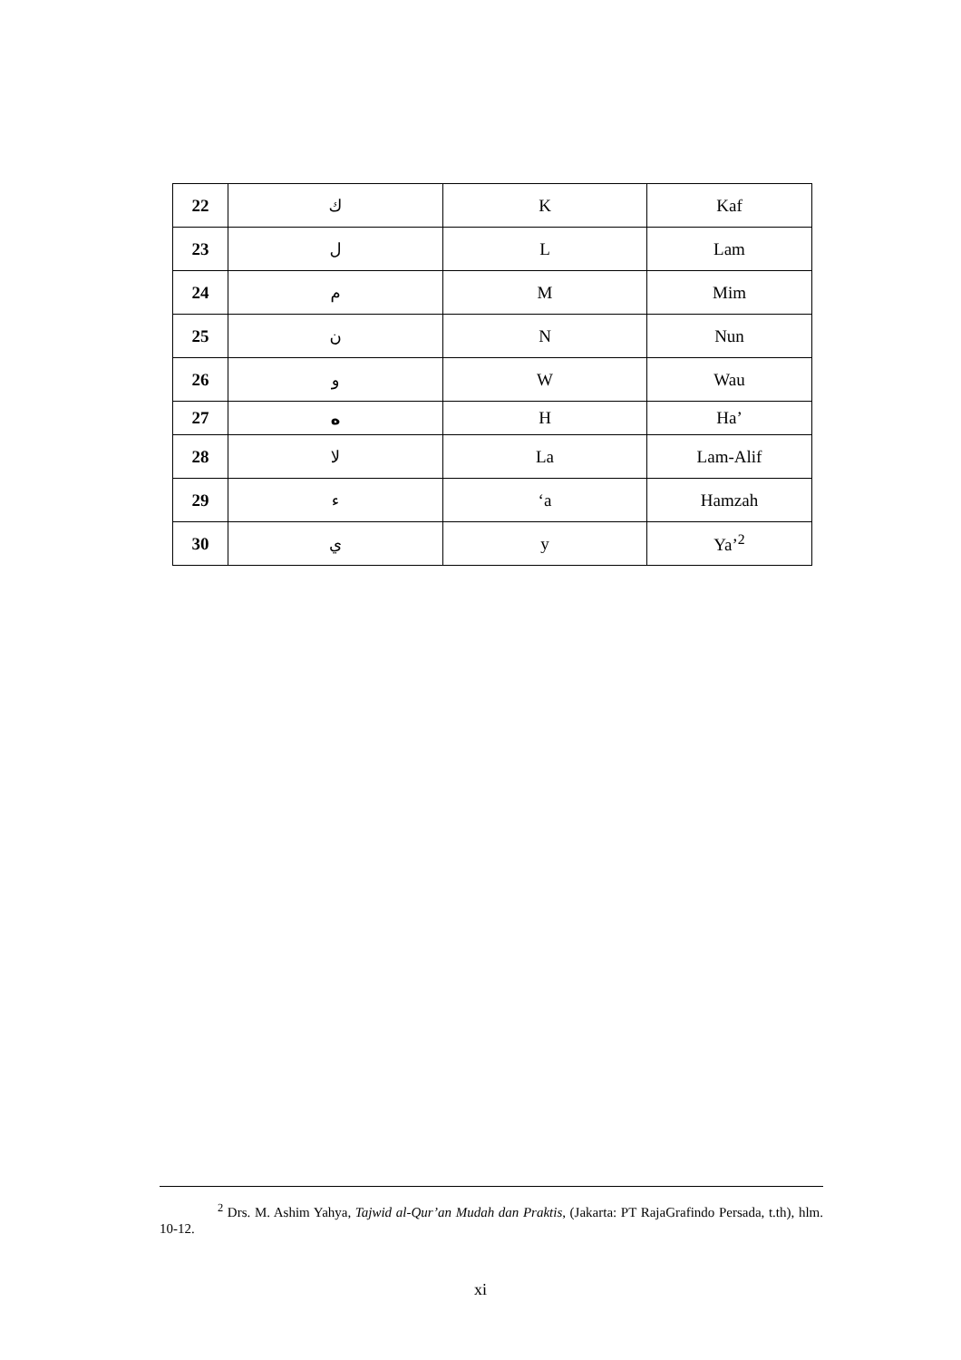| 22 | ك | K | Kaf |
| 23 | ل | L | Lam |
| 24 | م | M | Mim |
| 25 | ن | N | Nun |
| 26 | و | W | Wau |
| 27 | ه | H | Ha’ |
| 28 | لا | La | Lam-Alif |
| 29 | ء | ‘a | Hamzah |
| 30 | ي | y | Ya’<sup>2</sup> |
<sup>2</sup> Drs. M. Ashim Yahya, Tajwid al-Qur’an Mudah dan Praktis, (Jakarta: PT RajaGrafindo Persada, t.th), hlm. 10-12.
xi